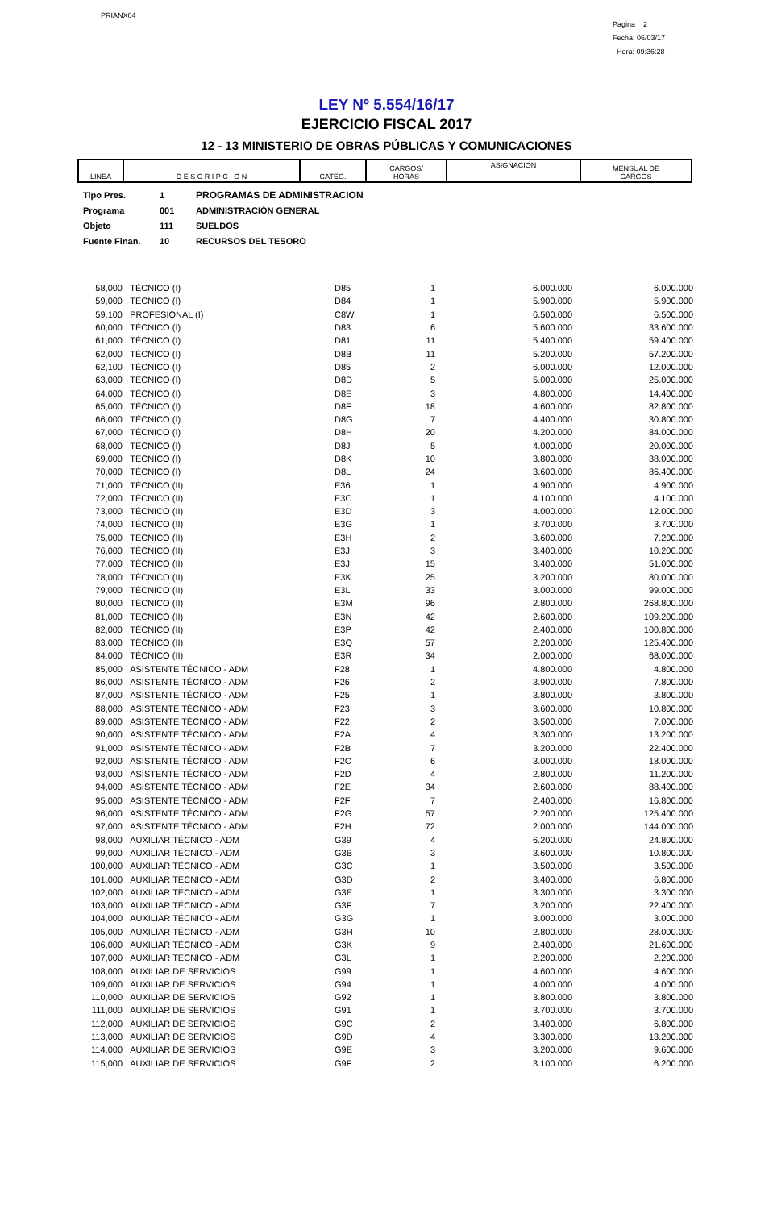PRIANX04
Pagina 2
Fecha: 06/03/17
Hora: 09:36:28
LEY Nº 5.554/16/17
EJERCICIO FISCAL 2017
12 - 13 MINISTERIO DE OBRAS PÚBLICAS Y COMUNICACIONES
| LINEA | D E S C R I P C I O N | CATEG. | CARGOS/ HORAS | ASIGNACION | MENSUAL DE CARGOS |
| --- | --- | --- | --- | --- | --- |
Tipo Pres. 1 PROGRAMAS DE ADMINISTRACION
Programa 001 ADMINISTRACIÓN GENERAL
Objeto 111 SUELDOS
Fuente Finan. 10 RECURSOS DEL TESORO
| 58,000 | TÉCNICO (I) | D85 | 1 | 6.000.000 | 6.000.000 |
| 59,000 | TÉCNICO (I) | D84 | 1 | 5.900.000 | 5.900.000 |
| 59,100 | PROFESIONAL (I) | C8W | 1 | 6.500.000 | 6.500.000 |
| 60,000 | TÉCNICO (I) | D83 | 6 | 5.600.000 | 33.600.000 |
| 61,000 | TÉCNICO (I) | D81 | 11 | 5.400.000 | 59.400.000 |
| 62,000 | TÉCNICO (I) | D8B | 11 | 5.200.000 | 57.200.000 |
| 62,100 | TÉCNICO (I) | D85 | 2 | 6.000.000 | 12.000.000 |
| 63,000 | TÉCNICO (I) | D8D | 5 | 5.000.000 | 25.000.000 |
| 64,000 | TÉCNICO (I) | D8E | 3 | 4.800.000 | 14.400.000 |
| 65,000 | TÉCNICO (I) | D8F | 18 | 4.600.000 | 82.800.000 |
| 66,000 | TÉCNICO (I) | D8G | 7 | 4.400.000 | 30.800.000 |
| 67,000 | TÉCNICO (I) | D8H | 20 | 4.200.000 | 84.000.000 |
| 68,000 | TÉCNICO (I) | D8J | 5 | 4.000.000 | 20.000.000 |
| 69,000 | TÉCNICO (I) | D8K | 10 | 3.800.000 | 38.000.000 |
| 70,000 | TÉCNICO (I) | D8L | 24 | 3.600.000 | 86.400.000 |
| 71,000 | TÉCNICO (II) | E36 | 1 | 4.900.000 | 4.900.000 |
| 72,000 | TÉCNICO (II) | E3C | 1 | 4.100.000 | 4.100.000 |
| 73,000 | TÉCNICO (II) | E3D | 3 | 4.000.000 | 12.000.000 |
| 74,000 | TÉCNICO (II) | E3G | 1 | 3.700.000 | 3.700.000 |
| 75,000 | TÉCNICO (II) | E3H | 2 | 3.600.000 | 7.200.000 |
| 76,000 | TÉCNICO (II) | E3J | 3 | 3.400.000 | 10.200.000 |
| 77,000 | TÉCNICO (II) | E3J | 15 | 3.400.000 | 51.000.000 |
| 78,000 | TÉCNICO (II) | E3K | 25 | 3.200.000 | 80.000.000 |
| 79,000 | TÉCNICO (II) | E3L | 33 | 3.000.000 | 99.000.000 |
| 80,000 | TÉCNICO (II) | E3M | 96 | 2.800.000 | 268.800.000 |
| 81,000 | TÉCNICO (II) | E3N | 42 | 2.600.000 | 109.200.000 |
| 82,000 | TÉCNICO (II) | E3P | 42 | 2.400.000 | 100.800.000 |
| 83,000 | TÉCNICO (II) | E3Q | 57 | 2.200.000 | 125.400.000 |
| 84,000 | TÉCNICO (II) | E3R | 34 | 2.000.000 | 68.000.000 |
| 85,000 | ASISTENTE TÉCNICO - ADM | F28 | 1 | 4.800.000 | 4.800.000 |
| 86,000 | ASISTENTE TÉCNICO - ADM | F26 | 2 | 3.900.000 | 7.800.000 |
| 87,000 | ASISTENTE TÉCNICO - ADM | F25 | 1 | 3.800.000 | 3.800.000 |
| 88,000 | ASISTENTE TÉCNICO - ADM | F23 | 3 | 3.600.000 | 10.800.000 |
| 89,000 | ASISTENTE TÉCNICO - ADM | F22 | 2 | 3.500.000 | 7.000.000 |
| 90,000 | ASISTENTE TÉCNICO - ADM | F2A | 4 | 3.300.000 | 13.200.000 |
| 91,000 | ASISTENTE TÉCNICO - ADM | F2B | 7 | 3.200.000 | 22.400.000 |
| 92,000 | ASISTENTE TÉCNICO - ADM | F2C | 6 | 3.000.000 | 18.000.000 |
| 93,000 | ASISTENTE TÉCNICO - ADM | F2D | 4 | 2.800.000 | 11.200.000 |
| 94,000 | ASISTENTE TÉCNICO - ADM | F2E | 34 | 2.600.000 | 88.400.000 |
| 95,000 | ASISTENTE TÉCNICO - ADM | F2F | 7 | 2.400.000 | 16.800.000 |
| 96,000 | ASISTENTE TÉCNICO - ADM | F2G | 57 | 2.200.000 | 125.400.000 |
| 97,000 | ASISTENTE TÉCNICO - ADM | F2H | 72 | 2.000.000 | 144.000.000 |
| 98,000 | AUXILIAR TÉCNICO - ADM | G39 | 4 | 6.200.000 | 24.800.000 |
| 99,000 | AUXILIAR TÉCNICO - ADM | G3B | 3 | 3.600.000 | 10.800.000 |
| 100,000 | AUXILIAR TÉCNICO - ADM | G3C | 1 | 3.500.000 | 3.500.000 |
| 101,000 | AUXILIAR TÉCNICO - ADM | G3D | 2 | 3.400.000 | 6.800.000 |
| 102,000 | AUXILIAR TÉCNICO - ADM | G3E | 1 | 3.300.000 | 3.300.000 |
| 103,000 | AUXILIAR TÉCNICO - ADM | G3F | 7 | 3.200.000 | 22.400.000 |
| 104,000 | AUXILIAR TÉCNICO - ADM | G3G | 1 | 3.000.000 | 3.000.000 |
| 105,000 | AUXILIAR TÉCNICO - ADM | G3H | 10 | 2.800.000 | 28.000.000 |
| 106,000 | AUXILIAR TÉCNICO - ADM | G3K | 9 | 2.400.000 | 21.600.000 |
| 107,000 | AUXILIAR TÉCNICO - ADM | G3L | 1 | 2.200.000 | 2.200.000 |
| 108,000 | AUXILIAR DE SERVICIOS | G99 | 1 | 4.600.000 | 4.600.000 |
| 109,000 | AUXILIAR DE SERVICIOS | G94 | 1 | 4.000.000 | 4.000.000 |
| 110,000 | AUXILIAR DE SERVICIOS | G92 | 1 | 3.800.000 | 3.800.000 |
| 111,000 | AUXILIAR DE SERVICIOS | G91 | 1 | 3.700.000 | 3.700.000 |
| 112,000 | AUXILIAR DE SERVICIOS | G9C | 2 | 3.400.000 | 6.800.000 |
| 113,000 | AUXILIAR DE SERVICIOS | G9D | 4 | 3.300.000 | 13.200.000 |
| 114,000 | AUXILIAR DE SERVICIOS | G9E | 3 | 3.200.000 | 9.600.000 |
| 115,000 | AUXILIAR DE SERVICIOS | G9F | 2 | 3.100.000 | 6.200.000 |